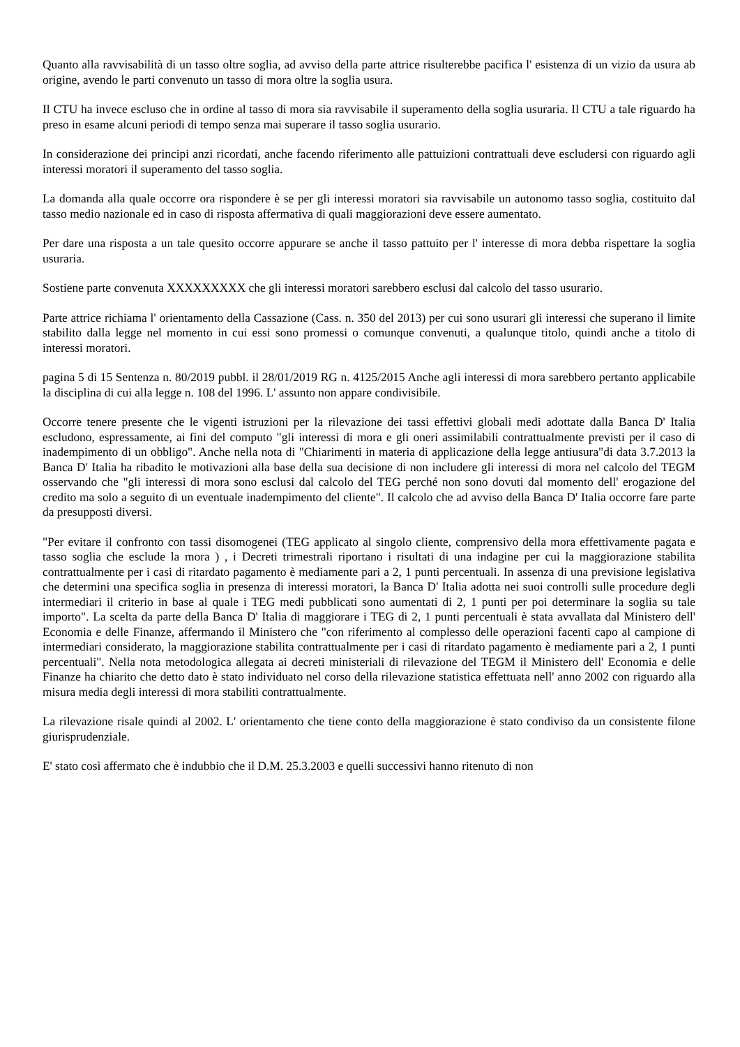Quanto alla ravvisabilità di un tasso oltre soglia, ad avviso della parte attrice risulterebbe pacifica l' esistenza di un vizio da usura ab origine, avendo le parti convenuto un tasso di mora oltre la soglia usura.
Il CTU ha invece escluso che in ordine al tasso di mora sia ravvisabile il superamento della soglia usuraria. Il CTU a tale riguardo ha preso in esame alcuni periodi di tempo senza mai superare il tasso soglia usurario.
In considerazione dei principi anzi ricordati, anche facendo riferimento alle pattuizioni contrattuali deve escludersi con riguardo agli interessi moratori il superamento del tasso soglia.
La domanda alla quale occorre ora rispondere è se per gli interessi moratori sia ravvisabile un autonomo tasso soglia, costituito dal tasso medio nazionale ed in caso di risposta affermativa di quali maggiorazioni deve essere aumentato.
Per dare una risposta a un tale quesito occorre appurare se anche il tasso pattuito per l' interesse di mora debba rispettare la soglia usuraria.
Sostiene parte convenuta XXXXXXXXX che gli interessi moratori sarebbero esclusi dal calcolo del tasso usurario.
Parte attrice richiama l' orientamento della Cassazione (Cass. n. 350 del 2013) per cui sono usurari gli interessi che superano il limite stabilito dalla legge nel momento in cui essi sono promessi o comunque convenuti, a qualunque titolo, quindi anche a titolo di interessi moratori.
pagina 5 di 15 Sentenza n. 80/2019 pubbl. il 28/01/2019 RG n. 4125/2015 Anche agli interessi di mora sarebbero pertanto applicabile la disciplina di cui alla legge n. 108 del 1996. L' assunto non appare condivisibile.
Occorre tenere presente che le vigenti istruzioni per la rilevazione dei tassi effettivi globali medi adottate dalla Banca D' Italia escludono, espressamente, ai fini del computo "gli interessi di mora e gli oneri assimilabili contrattualmente previsti per il caso di inadempimento di un obbligo". Anche nella nota di "Chiarimenti in materia di applicazione della legge antiusura"di data 3.7.2013 la Banca D' Italia ha ribadito le motivazioni alla base della sua decisione di non includere gli interessi di mora nel calcolo del TEGM osservando che "gli interessi di mora sono esclusi dal calcolo del TEG perché non sono dovuti dal momento dell' erogazione del credito ma solo a seguito di un eventuale inadempimento del cliente". Il calcolo che ad avviso della Banca D' Italia occorre fare parte da presupposti diversi.
"Per evitare il confronto con tassi disomogenei (TEG applicato al singolo cliente, comprensivo della mora effettivamente pagata e tasso soglia che esclude la mora ) , i Decreti trimestrali riportano i risultati di una indagine per cui la maggiorazione stabilita contrattualmente per i casi di ritardato pagamento è mediamente pari a 2, 1 punti percentuali. In assenza di una previsione legislativa che determini una specifica soglia in presenza di interessi moratori, la Banca D' Italia adotta nei suoi controlli sulle procedure degli intermediari il criterio in base al quale i TEG medi pubblicati sono aumentati di 2, 1 punti per poi determinare la soglia su tale importo". La scelta da parte della Banca D' Italia di maggiorare i TEG di 2, 1 punti percentuali è stata avvallata dal Ministero dell' Economia e delle Finanze, affermando il Ministero che "con riferimento al complesso delle operazioni facenti capo al campione di intermediari considerato, la maggiorazione stabilita contrattualmente per i casi di ritardato pagamento è mediamente pari a 2, 1 punti percentuali". Nella nota metodologica allegata ai decreti ministeriali di rilevazione del TEGM il Ministero dell' Economia e delle Finanze ha chiarito che detto dato è stato individuato nel corso della rilevazione statistica effettuata nell' anno 2002 con riguardo alla misura media degli interessi di mora stabiliti contrattualmente.
La rilevazione risale quindi al 2002. L' orientamento che tiene conto della maggiorazione è stato condiviso da un consistente filone giurisprudenziale.
E' stato così affermato che è indubbio che il D.M. 25.3.2003 e quelli successivi hanno ritenuto di non